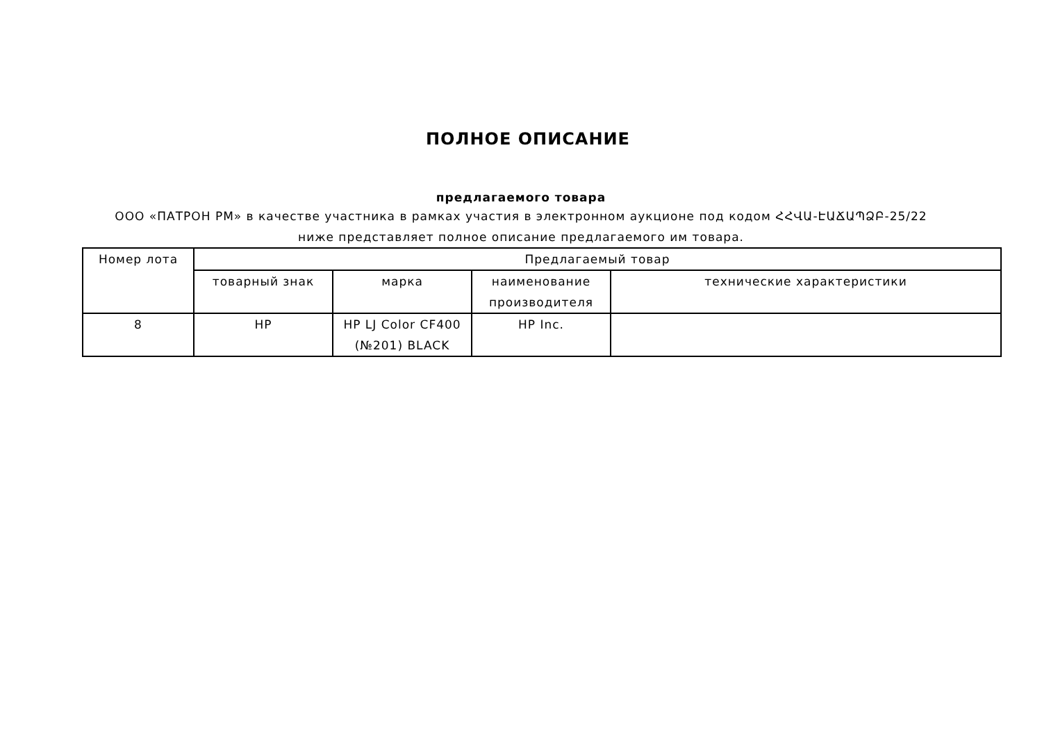ПОЛНОЕ ОПИСАНИЕ
предлагаемого товара
ООО «ПАТРОН РМ» в качестве участника в рамках участия в электронном аукционе под кодом ՀՀՎԱ-ԷԱՃԱՊՁԲ-25/22 ниже представляет полное описание предлагаемого им товара.
| Номер лота | Предлагаемый товар | | | |
| --- | --- | --- | --- | --- |
| | товарный знак | марка | наименование производителя | технические характеристики |
| 8 | HP | HP LJ Color CF400 (№201) BLACK | HP Inc. | |